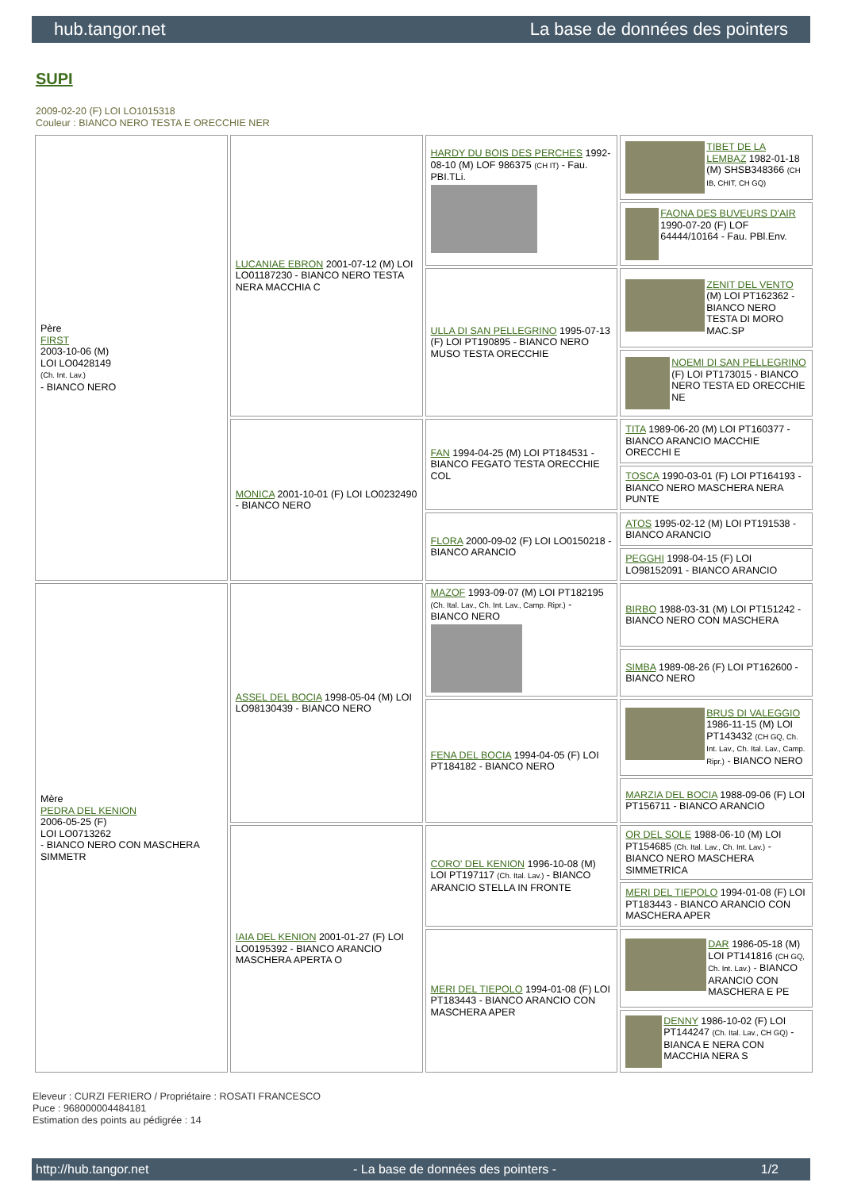hub.tangor.net La base de données des pointers
SUPI
2009-02-20 (F) LOI LO1015318
Couleur : BIANCO NERO TESTA E ORECCHIE NER
| Père FIRST 2003-10-06 (M) LOI LO0428149 (Ch. Int. Lav.) - BIANCO NERO | LUCANIAE EBRON 2001-07-12 (M) LOI LO01187230 - BIANCO NERO TESTA NERA MACCHIA C | HARDY DU BOIS DES PERCHES 1992-08-10 (M) LOF 986375 (CH IT) - Fau. PBI.TLi. | TIBET DE LA LEMBAZ 1982-01-18 (M) SHSB348366 (CH IB, CHIT, CH GQ) |
| | | | FAONA DES BUVEURS D'AIR 1990-07-20 (F) LOF 64444/10164 - Fau. PBl.Env. |
| | | ULLA DI SAN PELLEGRINO 1995-07-13 (F) LOI PT190895 - BIANCO NERO MUSO TESTA ORECCHIE | ZENIT DEL VENTO (M) LOI PT162362 - BIANCO NERO TESTA DI MORO MAC.SP |
| | | | NOEMI DI SAN PELLEGRINO (F) LOI PT173015 - BIANCO NERO TESTA ED ORECCHIE NE |
| | MONICA 2001-10-01 (F) LOI LO0232490 - BIANCO NERO | FAN 1994-04-25 (M) LOI PT184531 - BIANCO FEGATO TESTA ORECCHIE COL | TITA 1989-06-20 (M) LOI PT160377 - BIANCO ARANCIO MACCHIE ORECCHI E |
| | | | TOSCA 1990-03-01 (F) LOI PT164193 - BIANCO NERO MASCHERA NERA PUNTE |
| | | FLORA 2000-09-02 (F) LOI LO0150218 - BIANCO ARANCIO | ATOS 1995-02-12 (M) LOI PT191538 - BIANCO ARANCIO |
| | | | PEGGHI 1998-04-15 (F) LOI LO98152091 - BIANCO ARANCIO |
| Mère PEDRA DEL KENION 2006-05-25 (F) LOI LO0713262 - BIANCO NERO CON MASCHERA SIMMETR | ASSEL DEL BOCIA 1998-05-04 (M) LOI LO98130439 - BIANCO NERO | MAZOF 1993-09-07 (M) LOI PT182195 (Ch. Ital. Lav., Ch. Int. Lav., Camp. Ripr.) - BIANCO NERO | BIRBO 1988-03-31 (M) LOI PT151242 - BIANCO NERO CON MASCHERA |
| | | | SIMBA 1989-08-26 (F) LOI PT162600 - BIANCO NERO |
| | | FENA DEL BOCIA 1994-04-05 (F) LOI PT184182 - BIANCO NERO | BRUS DI VALEGGIO 1986-11-15 (M) LOI PT143432 (CH GQ, Ch. Int. Lav., Ch. Ital. Lav., Camp. Ripr.) - BIANCO NERO |
| | | | MARZIA DEL BOCIA 1988-09-06 (F) LOI PT156711 - BIANCO ARANCIO |
| | IAIA DEL KENION 2001-01-27 (F) LOI LO0195392 - BIANCO ARANCIO MASCHERA APERTA O | CORO' DEL KENION 1996-10-08 (M) LOI PT197117 (Ch. Ital. Lav.) - BIANCO ARANCIO STELLA IN FRONTE | OR DEL SOLE 1988-06-10 (M) LOI PT154685 (Ch. Ital. Lav., Ch. Int. Lav.) - BIANCO NERO MASCHERA SIMMETRICA |
| | | | MERI DEL TIEPOLO 1994-01-08 (F) LOI PT183443 - BIANCO ARANCIO CON MASCHERA APER |
| | | MERI DEL TIEPOLO 1994-01-08 (F) LOI PT183443 - BIANCO ARANCIO CON MASCHERA APER | DAR 1986-05-18 (M) LOI PT141816 (CH GQ, Ch. Int. Lav.) - BIANCO ARANCIO CON MASCHERA E PE |
| | | | DENNY 1986-10-02 (F) LOI PT144247 (Ch. Ital. Lav., CH GQ) - BIANCA E NERA CON MACCHIA NERA S |
Eleveur : CURZI FERIERO / Propriétaire : ROSATI FRANCESCO
Puce : 968000004484181
Estimation des points au pédigrée : 14
http://hub.tangor.net - La base de données des pointers - 1/2